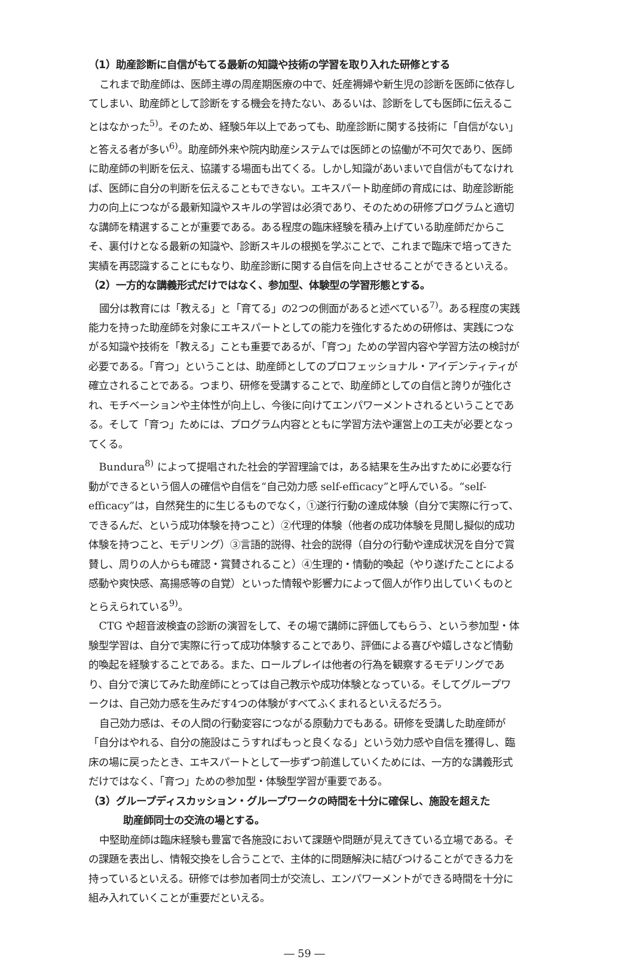（1）助産診断に自信がもてる最新の知識や技術の学習を取り入れた研修とする
これまで助産師は、医師主導の周産期医療の中で、妊産褥婦や新生児の診断を医師に依存してしまい、助産師として診断をする機会を持たない、あるいは、診断をしても医師に伝えることはなかった<sup>5)</sup>。そのため、経験5年以上であっても、助産診断に関する技術に「自信がない」と答える者が多い<sup>6)</sup>。助産師外来や院内助産システムでは医師との協働が不可欠であり、医師に助産師の判断を伝え、協議する場面も出てくる。しかし知識があいまいで自信がもてなければ、医師に自分の判断を伝えることもできない。エキスパート助産師の育成には、助産診断能力の向上につながる最新知識やスキルの学習は必須であり、そのための研修プログラムと適切な講師を精選することが重要である。ある程度の臨床経験を積み上げている助産師だからこそ、裏付けとなる最新の知識や、診断スキルの根拠を学ぶことで、これまで臨床で培ってきた実績を再認識することにもなり、助産診断に関する自信を向上させることができるといえる。
（2）一方的な講義形式だけではなく、参加型、体験型の学習形態とする。
國分は教育には「教える」と「育てる」の2つの側面があると述べている<sup>7)</sup>。ある程度の実践能力を持った助産師を対象にエキスパートとしての能力を強化するための研修は、実践につながる知識や技術を「教える」ことも重要であるが、「育つ」ための学習内容や学習方法の検討が必要である。「育つ」ということは、助産師としてのプロフェッショナル・アイデンティティが確立されることである。つまり、研修を受講することで、助産師としての自信と誇りが強化され、モチベーションや主体性が向上し、今後に向けてエンパワーメントされるということである。そして「育つ」ためには、プログラム内容とともに学習方法や運営上の工夫が必要となってくる。
Bundura<sup>8)</sup> によって提唱された社会的学習理論では，ある結果を生み出すために必要な行動ができるという個人の確信や自信を“自己効力感 self-efficacy”と呼んでいる。“self-efficacy”は，自然発生的に生じるものでなく，①遂行行動の達成体験（自分で実際に行って、できるんだ、という成功体験を持つこと）②代理的体験（他者の成功体験を見聞し擬似的成功体験を持つこと、モデリング）③言語的説得、社会的説得（自分の行動や達成状況を自分で賞賛し、周りの人からも確認・賞賛されること）④生理的・情動的喚起（やり遂げたことによる感動や爽快感、高揚感等の自覚）といった情報や影響力によって個人が作り出していくものととらえられている<sup>9)</sup>。
CTG や超音波検査の診断の演習をして、その場で講師に評価してもらう、という参加型・体験型学習は、自分で実際に行って成功体験することであり、評価による喜びや嬉しさなど情動的喚起を経験することである。また、ロールプレイは他者の行為を観察するモデリングであり、自分で演じてみた助産師にとっては自己教示や成功体験となっている。そしてグループワークは、自己効力感を生みだす4つの体験がすべてふくまれるといえるだろう。
自己効力感は、その人間の行動変容につながる原動力でもある。研修を受講した助産師が「自分はやれる、自分の施設はこうすればもっと良くなる」という効力感や自信を獲得し、臨床の場に戻ったとき、エキスパートとして一歩ずつ前進していくためには、一方的な講義形式だけではなく、「育つ」ための参加型・体験型学習が重要である。
（3）グループディスカッション・グループワークの時間を十分に確保し、施設を超えた
助産師同士の交流の場とする。
中堅助産師は臨床経験も豊富で各施設において課題や問題が見えてきている立場である。その課題を表出し、情報交換をし合うことで、主体的に問題解決に結びつけることができる力を持っているといえる。研修では参加者同士が交流し、エンパワーメントができる時間を十分に組み入れていくことが重要だといえる。
― 59 ―